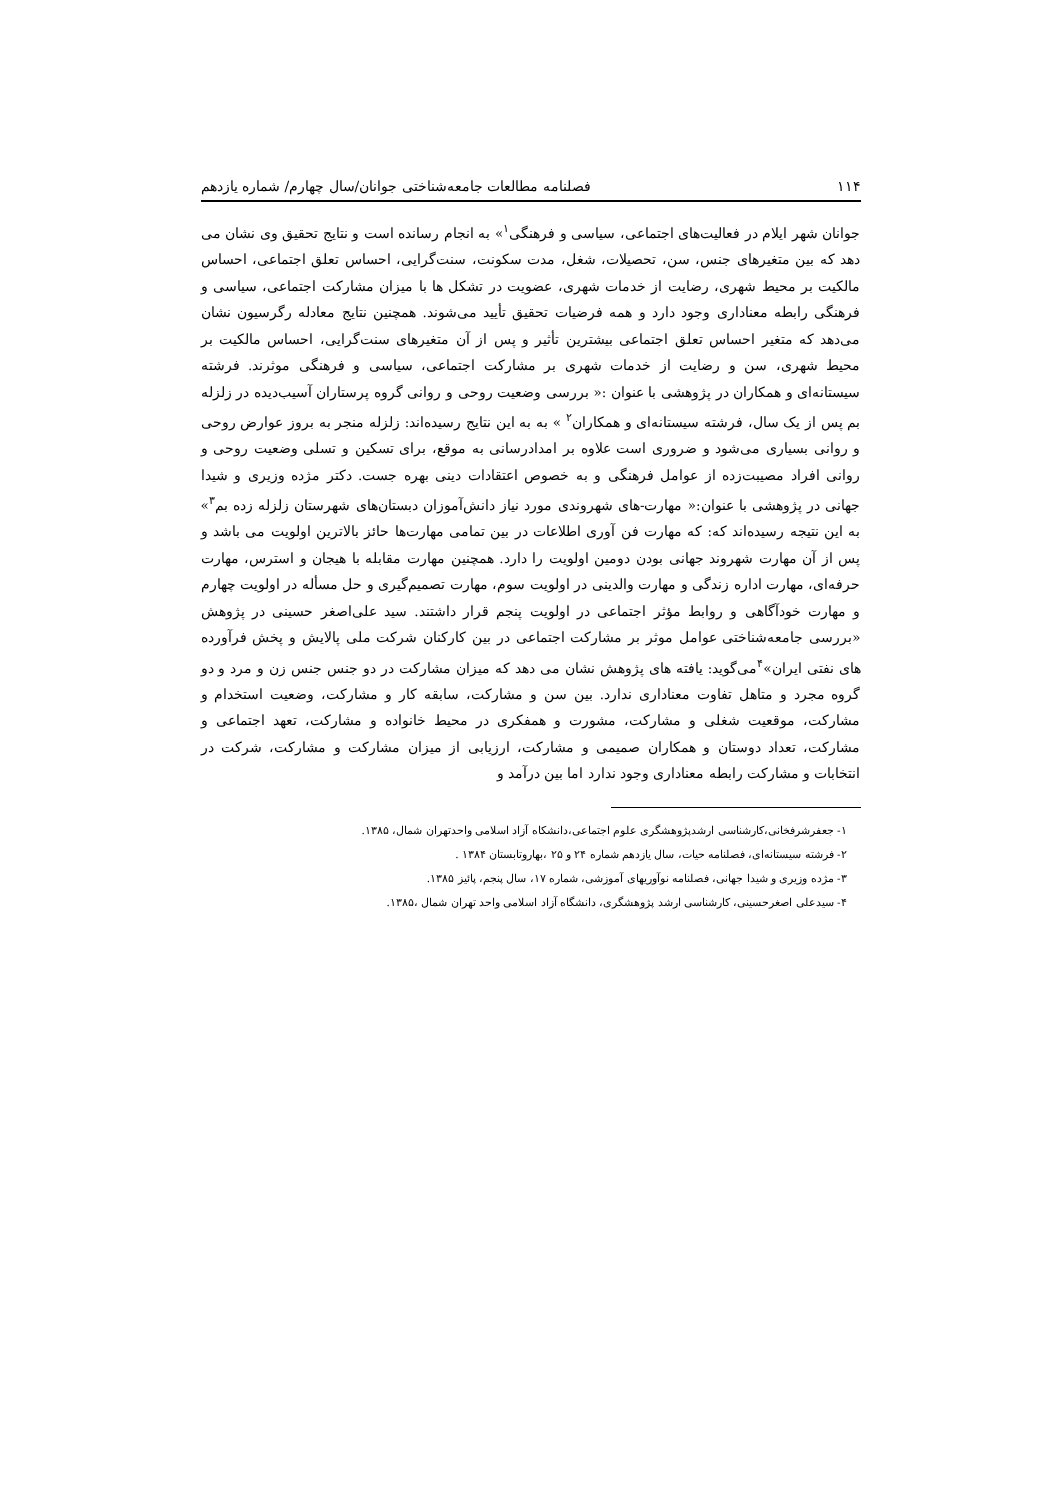۱۱۴ فصلنامه مطالعات جامعه‌شناختی جوانان/سال چهارم/ شماره یازدهم
جوانان شهر ایلام در فعالیت‌های اجتماعی، سیاسی و فرهنگی<sup>۱</sup>» به انجام رسانده است و نتایج تحقیق وی نشان می دهد که بین متغیرهای جنس، سن، تحصیلات، شغل، مدت سکونت، سنت‌گرایی، احساس تعلق اجتماعی، احساس مالکیت بر محیط شهری، رضایت از خدمات شهری، عضویت در تشکل ها با میزان مشارکت اجتماعی، سیاسی و فرهنگی رابطه معناداری وجود دارد و همه فرضیات تحقیق تأیید می‌شوند. همچنین نتایج معادله رگرسیون نشان می‌دهد که متغیر احساس تعلق اجتماعی بیشترین تأثیر و پس از آن متغیرهای سنت‌گرایی، احساس مالکیت بر محیط شهری، سن و رضایت از خدمات شهری بر مشارکت اجتماعی، سیاسی و فرهنگی موثرند. فرشته سیستانه‌ای و همکاران در پژوهشی با عنوان :« بررسی وضعیت روحی و روانی گروه پرستاران آسیب‌دیده در زلزله بم پس از یک سال، فرشته سیستانه‌ای و همکاران<sup>۲</sup> » به به این نتایج رسیده‌اند: زلزله منجر به بروز عوارض روحی و روانی بسیاری می‌شود و ضروری است علاوه بر امدادرسانی به موقع، برای تسکین و تسلی وضعیت روحی و روانی افراد مصیبت‌زده از عوامل فرهنگی و به خصوص اعتقادات دینی بهره جست. دکتر مژده وزیری و شیدا جهانی در پژوهشی با عنوان:« مهارت-های شهروندی مورد نیاز دانش‌آموزان دبستان‌های شهرستان زلزله زده بم<sup>۳</sup>» به این نتیجه رسیده‌اند که: که مهارت فن آوری اطلاعات در بین تمامی مهارت‌ها حائز بالاترین اولویت می باشد و پس از آن مهارت شهروند جهانی بودن دومین اولویت را دارد. همچنین مهارت مقابله با هیجان و استرس، مهارت حرفه‌ای، مهارت اداره زندگی و مهارت والدینی در اولویت سوم، مهارت تصمیم‌گیری و حل مسأله در اولویت چهارم و مهارت خودآگاهی و روابط مؤثر اجتماعی در اولویت پنجم قرار داشتند. سید علی‌اصغر حسینی در پژوهش «بررسی جامعه‌شناختی عوامل موثر بر مشارکت اجتماعی در بین کارکنان شرکت ملی پالایش و پخش فرآورده های نفتی ایران»<sup>۴</sup>می‌گوید: یافته های پژوهش نشان می دهد که میزان مشارکت در دو جنس جنس زن و مرد و دو گروه مجرد و متاهل تفاوت معناداری ندارد. بین سن و مشارکت، سابقه کار و مشارکت، وضعیت استخدام و مشارکت، موقعیت شغلی و مشارکت، مشورت و همفکری در محیط خانواده و مشارکت، تعهد اجتماعی و مشارکت، تعداد دوستان و همکاران صمیمی و مشارکت، ارزیابی از میزان مشارکت و مشارکت، شرکت در انتخابات و مشارکت رابطه معناداری وجود ندارد اما بین درآمد و
۱- جعفرشرفخانی،کارشناسی ارشدپژوهشگری علوم اجتماعی،دانشکاه آزاد اسلامی واحدتهران شمال، ۱۳۸۵.
۲- فرشته سیستانه‌ای، فصلنامه حیات، سال یازدهم شماره ۲۴ و ۲۵ ،بهاروتابستان ۱۳۸۴ .
۳- مژده وزیری و شیدا جهانی، فصلنامه نوآوریهای آموزشی، شماره ۱۷، سال پنجم، پائیز ۱۳۸۵.
۴- سیدعلی اصغرحسینی، کارشناسی ارشد پژوهشگری، دانشگاه آزاد اسلامی واحد تهران شمال ،۱۳۸۵.